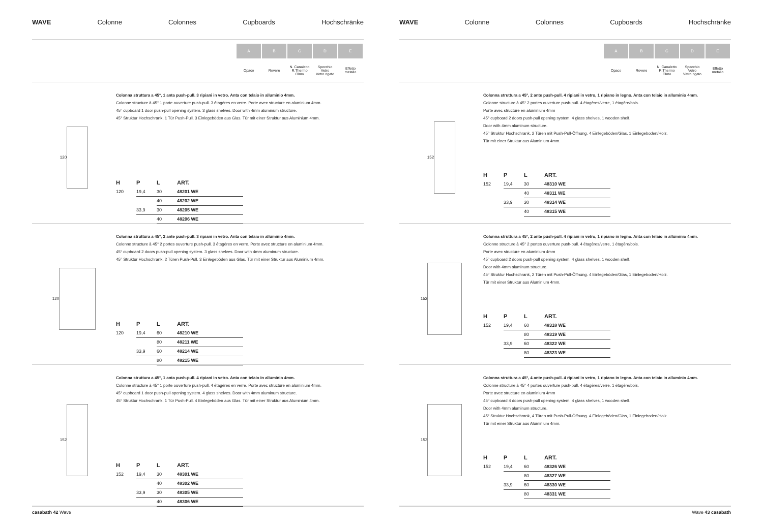WAVE Colonne Colonnes Cupboards Hochschränke
| A | B | C | D | E |
| --- | --- | --- | --- | --- |
| Opaco | Rovere | N. Canaletto R.Thermo Olmo | Specchio Vetro Vetro rigato | Effetto metallo |
120
Colonna struttura a 45°, 1 anta push-pull. 3 ripiani in vetro. Anta con telaio in alluminio 4mm.
Colonne structure à 45° 1 porte ouverture push-pull. 3 étagères en verre. Porte avec structure en aluminium 4mm.
45° cupboard 1 door push-pull opening system. 3 glass shelves. Door with 4mm aluminum structure.
45° Struktur Hochschrank, 1 Tür Push-Pull. 3 Einlegeböden aus Glas. Tür mit einer Struktur aus Aluminium 4mm.
| H | P | L | ART. |
| --- | --- | --- | --- |
| 120 | 19,4 | 30 | 48201 WE |
| | | 40 | 48202 WE |
| | 33,9 | 30 | 48205 WE |
| | | 40 | 48206 WE |
120
Colonna struttura a 45°, 2 ante push-pull. 3 ripiani in vetro. Anta con telaio in alluminio 4mm.
Colonne structure à 45° 2 portes ouverture push-pull. 3 étagères en verre. Porte avec structure en aluminium 4mm.
45° cupboard 2 doors push-pull opening system. 3 glass shelves. Door with 4mm aluminum structure.
45° Struktur Hochschrank, 2 Türen Push-Pull. 3 Einlegeböden aus Glas. Tür mit einer Struktur aus Aluminium 4mm.
| H | P | L | ART. |
| --- | --- | --- | --- |
| 120 | 19,4 | 60 | 48210 WE |
| | | 80 | 48211 WE |
| | 33,9 | 60 | 48214 WE |
| | | 80 | 48215 WE |
152
Colonna struttura a 45°, 1 anta push-pull. 4 ripiani in vetro. Anta con telaio in alluminio 4mm.
Colonne structure à 45° 1 porte ouverture push-pull. 4 étagères en verre. Porte avec structure en aluminium 4mm.
45° cupboard 1 door push-pull opening system. 4 glass shelves. Door with 4mm aluminum structure.
45° Struktur Hochschrank, 1 Tür Push-Pull. 4 Einlegeböden aus Glas. Tür mit einer Struktur aus Aluminium 4mm.
| H | P | L | ART. |
| --- | --- | --- | --- |
| 152 | 19,4 | 30 | 48301 WE |
| | | 40 | 48302 WE |
| | 33,9 | 30 | 48305 WE |
| | | 40 | 48306 WE |
casabath 42 Wave
WAVE Colonne Colonnes Cupboards Hochschränke
| A | B | C | D | E |
| --- | --- | --- | --- | --- |
| Opaco | Rovere | N. Canaletto R.Thermo Olmo | Specchio Vetro Vetro rigato | Effetto metallo |
152
Colonna struttura a 45°, 2 ante push-pull. 4 ripiani in vetro, 1 ripiano in legno. Anta con telaio in alluminio 4mm.
Colonne structure à 45° 2 portes ouverture push-pull. 4 étagères/verre, 1 étagère/bois.
Porte avec structure en aluminium 4mm
45° cupboard 2 doors push-pull opening system. 4 glass shelves, 1 wooden shelf.
Door with 4mm aluminum structure.
45° Struktur Hochschrank, 2 Türen mit Push-Pull-Öffnung. 4 Einlegeböden/Glas, 1 Einlegeboden/Holz.
Tür mit einer Struktur aus Aluminium 4mm.
| H | P | L | ART. |
| --- | --- | --- | --- |
| 152 | 19,4 | 30 | 48310 WE |
| | | 40 | 48311 WE |
| | 33,9 | 30 | 48314 WE |
| | | 40 | 48315 WE |
152
Colonna struttura a 45°, 2 ante push-pull. 4 ripiani in vetro, 1 ripiano in legno. Anta con telaio in alluminio 4mm.
Colonne structure à 45° 2 portes ouverture push-pull. 4 étagères/verre, 1 étagère/bois.
Porte avec structure en aluminium 4mm
45° cupboard 2 doors push-pull opening system. 4 glass shelves, 1 wooden shelf.
Door with 4mm aluminum structure.
45° Struktur Hochschrank, 2 Türen mit Push-Pull-Öffnung. 4 Einlegeböden/Glas, 1 Einlegeboden/Holz.
Tür mit einer Struktur aus Aluminium 4mm.
| H | P | L | ART. |
| --- | --- | --- | --- |
| 152 | 19,4 | 60 | 48318 WE |
| | | 80 | 48319 WE |
| | 33,9 | 60 | 48322 WE |
| | | 80 | 48323 WE |
152
Colonna struttura a 45°, 4 ante push-pull. 4 ripiani in vetro, 1 ripiano in legno. Anta con telaio in alluminio 4mm.
Colonne structure à 45° 4 portes ouverture push-pull. 4 étagères/verre, 1 étagère/bois.
Porte avec structure en aluminium 4mm
45° cupboard 4 doors push-pull opening system. 4 glass shelves, 1 wooden shelf.
Door with 4mm aluminum structure.
45° Struktur Hochschrank, 4 Türen mit Push-Pull-Öffnung. 4 Einlegeböden/Glas, 1 Einlegeboden/Holz.
Tür mit einer Struktur aus Aluminium 4mm.
| H | P | L | ART. |
| --- | --- | --- | --- |
| 152 | 19,4 | 60 | 48326 WE |
| | | 80 | 48327 WE |
| | 33,9 | 60 | 48330 WE |
| | | 80 | 48331 WE |
Wave 43 casabath